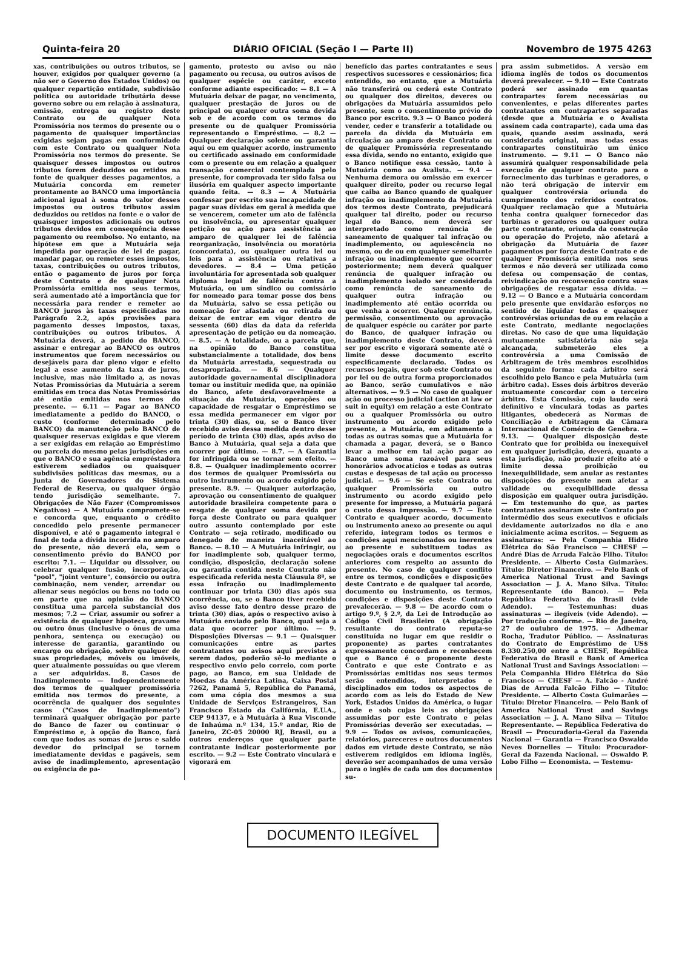Quinta-feira 20 DIÁRIO OFICIAL (Seção I — Parte II) Novembro de 1975 4263
xas, contribuições ou outros tributos, se houver, exigidos por qualquer governo (a não ser o Governo dos Estados Unidos) ou qualquer repartição entidade, subdivisão política ou autoridade tributária desse governo sobre ou em relação à assinatura, emissão, entrega ou registro deste Contrato ou de qualquer Nota Promissória nos termos do presente ou o pagamento de quaisquer importâncias exigidas sejam pagas em conformidade com este Contrato ou qualquer Nota Promissória nos termos do presente. Se quaisquer desses impostos ou outros tributos forem deduzidos ou retidos na fonte de qualquer desses pagamentos, a Mutuária concorda em remeter prontamente ao BANCO uma importância adicional igual à soma do valor desses impostos ou outros tributos assim deduzidos ou retidos na fonte e o valor de quaisquer impostos adicionais ou outros tributos devidos em consequência desse pagamento ou reembolso. No entanto, na hipótese em que a Mutuária seja impedida por operação de lei de pagar, mandar pagar, ou remeter esses impostos, taxas, contribuições ou outros tributos, então o pagamento de juros por força deste Contrato e de qualquer Nota Promissória emitida nos seus termos, será aumentado até a importância que for necessária para render e remeter ao BANCO juros às taxas especificadas no Parágrafo 2.2, após provisões para pagamento desses impostos, taxas, contribuições ou outros tributos. A Mutuária deverá, a pedido do BANCO, assinar e entregar ao BANCO os outros instrumentos que forem necessários ou desejáveis para dar pleno vigor e efeito legal a esse aumento da taxa de juros, inclusive, mas não limitado a, as novas Notas Promissórias da Mutuária a serem emitidas em troca das Notas Promissórias até então emitidas nos termos do presente. — 6.11 — Pagar ao BANCO imediatamente a pedido do BANCO, o custo (conforme determinado pelo BANCO) da manutenção pelo BANCO de quaisquer reservas exigidas e que vierem a ser exigidas em relação ao Empréstimo ou parcela do mesmo pelas jurisdições em que o BANCO e sua agência empréstadora estiverem sediados ou quaisquer subdivisões políticas das mesmas, ou a Junta de Governadores do Sistema Federal de Reserva, ou qualquer órgão tendo jurisdição semelhante. 7. Obrigações de Não Fazer (Compromissos Negativos) — A Mutuária compromete-se e concorda que, enquanto o crédito concedido pelo presente permanecer disponível, e até o pagamento integral e final de toda a dívida incorrida no amparo do presente, não deverá ela, sem o consentimento prévio do BANCO por escrito: 7.1. — Liquidar ou dissolver, ou celebrar qualquer fusão, incorporação, "pool", "joint venture", consórcio ou outra combinação, nem vender, arrendar ou alienar seus negócios ou bens no todo ou em parte que na opinião do BANCO constitua uma parcela substancial dos mesmos; 7.2 — Criar, assumir ou sofrer a existência de qualquer hipoteca, gravame ou outro ônus (inclusive o ônus de uma penhora, sentença ou execução) ou interesse de garantia, garantindo ou encargo ou obrigação, sobre qualquer de suas propriedades, móveis ou imóveis, quer atualmente possuídas ou que vierem a ser adquiridas. 8. Casos de Inadimplemento — Independentemente dos termos de qualquer promissória emitida nos termos do presente, a ocorrência de qualquer dos seguintes casos ("Casos de Inadimplemento") terminará qualquer obrigação por parte do Banco de fazer ou continuar o Empréstimo e, à opção do Banco, fará com que todos as somas de juros e saldo devedor do principal se tornem imediatamente devidas e pagáveis, sem aviso de inadimplemento, apresentação ou exigência de pa-
gamento, protesto ou aviso ou não pagamento ou recusa, ou outros avisos de qualquer espécie ou caráter, exceto conforme adiante especificado: — 8.1 — A Mutuária deixar de pagar, no vencimento, qualquer prestação de juros ou de principal ou qualquer outra soma devida sob e de acordo com os termos do presente ou de qualquer Promissória representando o Empréstimo. — 8.2 — Qualquer declaração solene ou garantia aqui ou em qualquer acordo, instrumento ou certificado assinado em conformidade com o presente ou em relação a qualquer transação comercial contemplada pelo presente, for comprovada ter sido falsa ou ilusória em qualquer aspecto importante quando feita. — 8.3 — A Mutuária confessar por escrito sua incapacidade de pagar suas dívidas em geral à medida que se vencerem, cometer um ato de falência ou insolvência, ou apresentar qualquer petição ou ação para assistência ao amparo de qualquer lei de falência reorganização, insolvência ou moratória (concordata), ou qualquer outra lei ou leis para a assistência ou relativas a devedores. — 8.4 — Uma petição involuntária for apresentada sob qualquer diploma legal de falência contra a Mutuária, ou um síndico ou comissário for nomeado para tomar posse dos bens da Mutuária, salvo se essa petição ou nomeação for afastada ou retirada ou deixar de entrar em vigor dentro de sessenta (60) dias da data da referida apresentação de petição ou da nomeação. — 8.5. — A totalidade, ou a parcela que, na opinião do Banco constitua substancialmente a totalidade, dos bens da Mutuária arrestada, sequestrada ou desapropriada. — 8.6 — Qualquer autoridade governamental disciplinadora tomar ou instituir medida que, na opinião do Banco, afete desfavoravelmente a situação da Mutuária, operações ou capacidade de resgatar o Empréstimo se essa medida permanecer em vigor por trinta (30) dias, ou, se o Banco tiver recebido aviso dessa medida dentro desse período de trinta (30) dias, após aviso do Banco à Mutuária, qual seja a data que ocorrer por último. — 8.7. — A Garantia for infringida ou se tornar sem efeito. — 8.8. — Qualquer inadimplemento ocorrer dos termos de qualquer Promissória ou outro instrumento ou acordo exigido pelo presente. 8.9. — Qualquer autorização, aprovação ou consentimento de qualquer autoridade brasileira competente para o resgate de qualquer soma devida por força deste Contrato ou para qualquer outro assunto contemplado por este Contrato — seja retirado, modificado ou denegado de maneira inaceitável ao Banco. — 8.10 — A Mutuária infringir, ou for inadimplente sob, qualquer termo, condição, disposição, declaração solene ou garantia contida neste Contrato não especificada referida nesta Cláusula 8ª, se essa infração ou inadimplemento continuar por trinta (30) dias após sua ocorrência, ou, se o Banco tiver recebido aviso desse fato dentro desse prazo de trinta (30) dias, após o respectivo aviso à Mutuária enviado pelo Banco, qual seja a data que ocorrer por último. — 9. Disposições Diversas — 9.1 — Quaisquer comunicações entre as partes contratantes ou avisos aqui previstos a serem dados, poderão sê-lo mediante o respectivo envio pelo correio, com porte pago, ao Banco, em sua Unidade de Moedas da América Latina, Caixa Postal 7262, Panamá 5, República do Panamá, com uma cópia dos mesmos a sua Unidade de Serviços Estrangeiros, San Francisco Estado da Califórnia, E.U.A., CEP 94137, e à Mutuária à Rua Visconde de Inhaúma n.º 134, 15.º andar, Rio de Janeiro, ZC-05 20000 RJ, Brasil, ou a outros endereços que qualquer parte contratante indicar posteriormente por escrito. — 9.2 — Este Contrato vinculará e vigorará em
benefício das partes contratantes e seus respectivos sucessores e cessionários; fica entendido, no entanto, que a Mutuária não transferirá ou cederá este Contrato ou qualquer dos direitos, deveres ou obrigações da Mutuária assumidos pelo presente, sem o consentimento prévio do Banco por escrito. 9.3 — O Banco poderá vender, ceder e transferir a totalidade ou parcela da dívida da Mutuária em circulação ao amparo deste Contrato ou de qualquer Promissória representando essa dívida, sendo no entanto, exigido que o Banco notifique essa cessão, tanto à Mutuária como ao Avalista. — 9.4 — Nenhuma demora ou omissão em exercer qualquer direito, poder ou recurso legal que caiba ao Banco quando de qualquer infração ou inadimplemento da Mutuária dos termos deste Contrato, prejudicará qualquer tal direito, poder ou recurso legal do Banco, nem deverá ser interpretado como renúncia de saneamento de qualquer tal infração ou inadimplemento, ou aquiescência no mesmo, ou de ou em qualquer semelhante infração ou inadimplemento que ocorrer posteriormente; nem deverá qualquer renúncia de qualquer infração ou inadimplemento isolado ser considerada como renúncia de saneamento de qualquer outra infração ou inadimplemento até então ocorrida ou que venha a ocorrer. Qualquer renúncia, permissão, consentimento ou aprovação de qualquer espécie ou caráter por parte do Banco, de qualquer infração ou inadimplemento deste Contrato, deverá ser por escrito e vigorará somente até o limite desse documento escrito especificamente declarado. Todos os recursos legais, quer sob este Contrato ou por lei ou de outra forma proporcionados ao Banco, serão cumulativos e não alternativos. — 9.5 — No caso de qualquer ação ou processo judicial (action at law or suit in equity) em relação a este Contrato ou a qualquer Promissória ou outro instrumento ou acordo exigido pelo presente, a Mutuária, em aditamento a todas as outras somas que a Mutuária for chamada a pagar, deverá, se o Banco levar a melhor em tal ação pagar ao Banco uma soma razoável para seus honorários advocatícios e todas as outras custas e despesas de tal ação ou processo judicial. — 9.6 — Se este Contrato ou qualquer Promissória ou outro instrumento ou acordo exigido pelo presente for impresso, a Mutuária pagará o custo dessa impressão. — 9.7 — Este Contrato e qualquer acordo, documento ou instrumento anexo ao presente ou aqui referido, integram todos os termos e condições aqui mencionados ou inerentes ao presente e substituem todas as negociações orais e documentos escritos anteriores com respeito ao assunto do presente. No caso de qualquer conflito entre os termos, condições e disposições deste Contrato e de qualquer tal acordo, documento ou instrumento, os termos, condições e disposições deste Contrato prevalecerão. — 9.8 — De acordo com o artigo 9.º, § 2.º, da Lei de Introdução ao Código Civil Brasileiro (A obrigação resultante do contrato reputa-se constituída no lugar em que residir o proponente) as partes contratantes expressamente concordam e reconhecem que o Banco é o proponente deste Contrato e que este Contrato e as Promissórias emitidas nos seus termos serão entendidos, interpretados e disciplinados em todos os aspectos de acordo com as leis do Estado de New York, Estados Unidos da América, o lugar onde e sob cujas leis as obrigações assumidas por este Contrato e pelas Promissórias deverão ser executadas. — 9.9 — Todos os avisos, comunicações, relatórios, pareceres e outros documentos dados em virtude deste Contrato, se não estiverem redigidos em idioma inglês, deverão ser acompanhados de uma versão para o inglês de cada um dos documentos su-
pra assim submetidos. A versão em idioma inglês de todos os documentos deverá prevalecer. — 9.10 — Este Contrato poderá ser assinado em quantas contrapartes forem necessárias ou convenientes, e pelas diferentes partes contratantes em contrapartes separadas (desde que a Mutuária e o Avalista assinem cada contraparte), cada uma das quais, quando assim assinada, será considerada original, mas todas essas contrapartes constituirão um único instrumento. — 9.11 — O Banco não assumirá qualquer responsabilidade pela execução de qualquer contrato para o fornecimento das turbinas e geradores, o não terá obrigação de intervir em qualquer controvérsia oriunda do cumprimento dos referidos contratos. Qualquer reclamação que a Mutuária tenha contra qualquer fornecedor das turbinas e geradores ou qualquer outra parte contratante, oriunda da construção ou operação do Projeto, não afetará a obrigação da Mutuária de fazer pagamentos por força deste Contrato e de qualquer Promissória emitida nos seus termos e não deverá ser utilizada como defesa ou compensação de contas, reivindicação ou reconvenção contra suas obrigações de resgatar essa dívida. — 9.12 — O Banco e a Mutuária concordam pelo presente que envidarão esforços no sentido de liquidar todas e quaisquer controvérsias oriundas de ou em relação a este Contrato, mediante negociações diretas. No caso de que uma liquidação mutuamente satisfatória não seja alcançada, submeterão eles a controvérsia a uma Comissão de Arbitragem de três membros escolhidos da seguinte forma: cada árbitro será escolhido pelo Banco e pela Mutuária (um árbitro cada). Esses dois árbitros deverão mutuamente concordar com o terceiro árbitro. Esta Comissão, cujo laudo será definitivo e vinculará todas as partes litigantes, obedecerá as Normas de Conciliação e Arbitragem da Câmara Internacional de Comércio de Genebra. — 9.13. — Qualquer disposição deste Contrato que for proibida ou inexequível em qualquer jurisdição, deverá, quanto a esta jurisdição, não produzir efeito até o limite dessa proibição ou inexequibilidade, sem anular as restantes disposições do presente nem afetar a validade ou exequibilidade dessa disposição em qualquer outra jurisdição. — Em testemunho do que, as partes contratantes assinaram este Contrato por intermédio dos seus executivos e oficiais devidamente autorizados no dia e ano inicialmente acima escritos. — Seguem as assinaturas: — Pela Companhia Hidro Elétrica do São Francisco — CHESF — André Dias de Arruda Falcão Filho. Título: Presidente. — Alberto Costa Guimarães. Título: Diretor Financeiro. — Pelo Bank of America National Trust and Savings Association — J. A. Mano Silva. Título: Representante (do Banco). — Pela República Federativa do Brasil (vide Adendo). — Testemunhas: duas assinaturas — ilegíveis (vide Adendo). — Por tradução conforme. — Rio de Janeiro, 27 de outubro de 1975. — Adhemar Rocha, Tradutor Público. — Assinaturas do Contrato de Empréstimo de US$ 8.330.250,00 entre a CHESF, República Federativa do Brasil e Bank of America National Trust and Savings Association: — Pela Companhia Hidro Elétrica do São Francisco — CHESF — A. Falcão - André Dias de Arruda Falcão Filho — Título: Presidente. — Alberto Costa Guimarães — Título: Diretor Financeiro. — Pelo Bank of America National Trust and Savings Association — J. A. Mano Silva — Título: Representante. — República Federativa do Brasil — Procuradoria-Geral da Fazenda Nacional — Garantia — Francisco Oswaldo Neves Dornelles — Título: Procurador-Geral da Fazenda Nacional. — Oswaldo P. Lobo Filho — Economista. — Testemu-
DOCUMENTO ILEGÍVEL